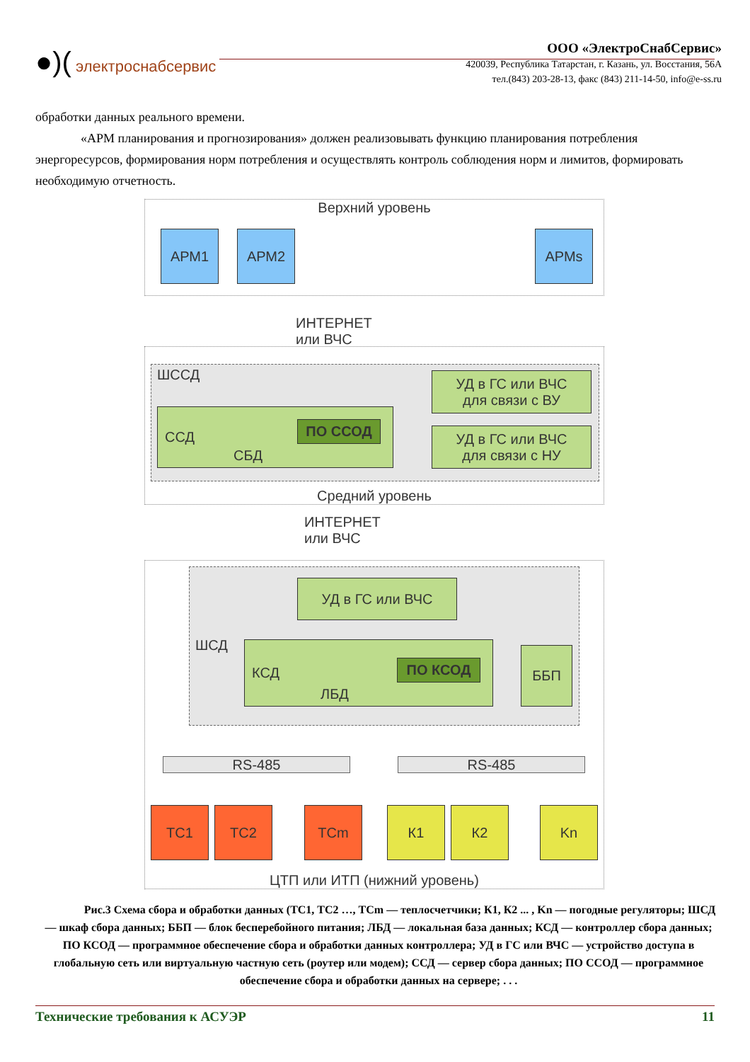●)( электроснабсервис
ООО «ЭлектроСнабСервис»
420039, Республика Татарстан, г. Казань, ул. Восстания, 56А
тел.(843) 203-28-13, факс (843) 211-14-50, info@e-ss.ru
обработки данных реального времени.
«АРМ планирования и прогнозирования» должен реализовывать функцию планирования потребления энергоресурсов, формирования норм потребления и осуществлять контроль соблюдения норм и лимитов, формировать необходимую отчетность.
Верхний уровень
АРМ1 АРМ2 АРМs
ИНТЕРНЕТ или ВЧС
Средний уровень
ШССД
ССД
ПО ССОД
СБД
УД в ГС или ВЧС
для связи с ВУ
УД в ГС или ВЧС
для связи с НУ
ИНТЕРНЕТ или ВЧС
ЦТП или ИТП (нижний уровень)
УД в ГС или ВЧС
ШСД КСД
ПО КСОД
ЛБД
ББП
RS-485 RS-485
ТС1 ТС2 ТСm К1 К2 Kn
Рис.3 Схема сбора и обработки данных (ТС1, ТС2 …, ТСm — теплосчетчики; К1, К2 ... , Kn — погодные регуляторы; ШСД — шкаф сбора данных; ББП — блок бесперебойного питания; ЛБД — локальная база данных; КСД — контроллер сбора данных; ПО КСОД — программное обеспечение сбора и обработки данных контроллера; УД в ГС или ВЧС — устройство доступа в глобальную сеть или виртуальную частную сеть (роутер или модем); ССД — сервер сбора данных; ПО ССОД — программное обеспечение сбора и обработки данных на сервере; . . .
Технические требования к АСУЭР 11